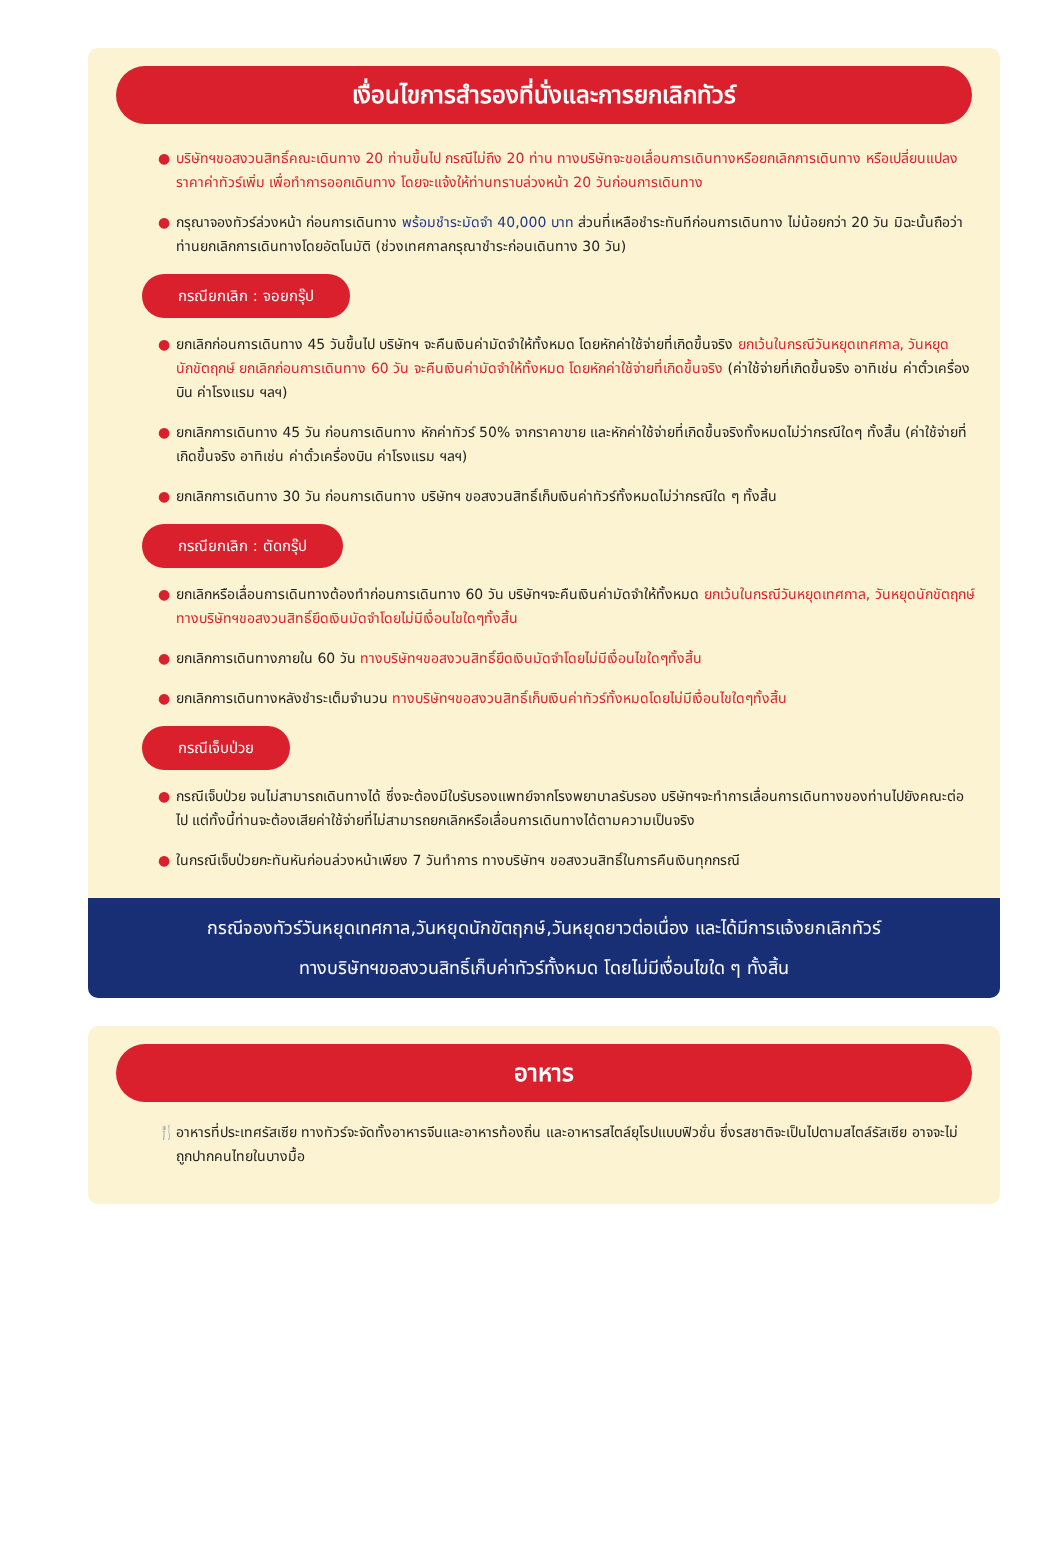เงื่อนไขการสำรองที่นั่งและการยกเลิกทัวร์
● บริษัทฯขอสงวนสิทธิ์คณะเดินทาง 20 ท่านขึ้นไป กรณีไม่ถึง 20 ท่าน ทางบริษัทจะขอเลื่อนการเดินทางหรือยกเลิกการเดินทาง หรือเปลี่ยนแปลงราคาค่าทัวร์เพิ่ม เพื่อทำการออกเดินทาง โดยจะแจ้งให้ท่านทราบล่วงหน้า 20 วันก่อนการเดินทาง
● กรุณาจองทัวร์ล่วงหน้า ก่อนการเดินทาง พร้อมชำระมัดจำ 40,000 บาท ส่วนที่เหลือชำระทันทีก่อนการเดินทาง ไม่น้อยกว่า 20 วัน มิฉะนั้นถือว่าท่านยกเลิกการเดินทางโดยอัตโนมัติ (ช่วงเทศกาลกรุณาชำระก่อนเดินทาง 30 วัน)
กรณียกเลิก : จอยกรุ๊ป
● ยกเลิกก่อนการเดินทาง 45 วันขึ้นไป บริษัทฯ จะคืนเงินค่ามัดจำให้ทั้งหมด โดยหักค่าใช้จ่ายที่เกิดขึ้นจริง ยกเว้นในกรณีวันหยุดเทศกาล, วันหยุดนักขัตฤกษ์ ยกเลิกก่อนการเดินทาง 60 วัน จะคืนเงินค่ามัดจำให้ทั้งหมด โดยหักค่าใช้จ่ายที่เกิดขึ้นจริง (ค่าใช้จ่ายที่เกิดขึ้นจริง อาทิเช่น ค่าตั๋วเครื่องบิน ค่าโรงแรม ฯลฯ)
● ยกเลิกการเดินทาง 45 วัน ก่อนการเดินทาง หักค่าทัวร์ 50% จากราคาขาย และหักค่าใช้จ่ายที่เกิดขึ้นจริงทั้งหมดไม่ว่ากรณีใดๆ ทั้งสิ้น (ค่าใช้จ่ายที่เกิดขึ้นจริง อาทิเช่น ค่าตั๋วเครื่องบิน ค่าโรงแรม ฯลฯ)
● ยกเลิกการเดินทาง 30 วัน ก่อนการเดินทาง บริษัทฯ ขอสงวนสิทธิ์เก็บเงินค่าทัวร์ทั้งหมดไม่ว่ากรณีใด ๆ ทั้งสิ้น
กรณียกเลิก : ตัดกรุ๊ป
● ยกเลิกหรือเลื่อนการเดินทางต้องทำก่อนการเดินทาง 60 วัน บริษัทฯจะคืนเงินค่ามัดจำให้ทั้งหมด ยกเว้นในกรณีวันหยุดเทศกาล, วันหยุดนักขัตฤกษ์ ทางบริษัทฯขอสงวนสิทธิ์ยึดเงินมัดจำโดยไม่มีเงื่อนไขใดๆทั้งสิ้น
● ยกเลิกการเดินทางภายใน 60 วัน ทางบริษัทฯขอสงวนสิทธิ์ยึดเงินมัดจำโดยไม่มีเงื่อนไขใดๆทั้งสิ้น
● ยกเลิกการเดินทางหลังชำระเต็มจำนวน ทางบริษัทฯขอสงวนสิทธิ์เก็บเงินค่าทัวร์ทั้งหมดโดยไม่มีเงื่อนไขใดๆทั้งสิ้น
กรณีเจ็บป่วย
● กรณีเจ็บป่วย จนไม่สามารถเดินทางได้ ซึ่งจะต้องมีใบรับรองแพทย์จากโรงพยาบาลรับรอง บริษัทฯจะทำการเลื่อนการเดินทางของท่านไปยังคณะต่อไป แต่ทั้งนี้ท่านจะต้องเสียค่าใช้จ่ายที่ไม่สามารถยกเลิกหรือเลื่อนการเดินทางได้ตามความเป็นจริง
● ในกรณีเจ็บป่วยกะทันหันก่อนล่วงหน้าเพียง 7 วันทำการ ทางบริษัทฯ ขอสงวนสิทธิ์ในการคืนเงินทุกกรณี
กรณีจองทัวร์วันหยุดเทศกาล,วันหยุดนักขัตฤกษ์,วันหยุดยาวต่อเนื่อง และได้มีการแจ้งยกเลิกทัวร์
ทางบริษัทฯขอสงวนสิทธิ์เก็บค่าทัวร์ทั้งหมด โดยไม่มีเงื่อนไขใด ๆ ทั้งสิ้น
อาหาร
🍴 อาหารที่ประเทศรัสเซีย ทางทัวร์จะจัดทั้งอาหารจีนและอาหารท้องถิ่น และอาหารสไตล์ยุโรปแบบฟิวชั่น ซึ่งรสชาติจะเป็นไปตามสไตล์รัสเซีย อาจจะไม่ถูกปากคนไทยในบางมื้อ